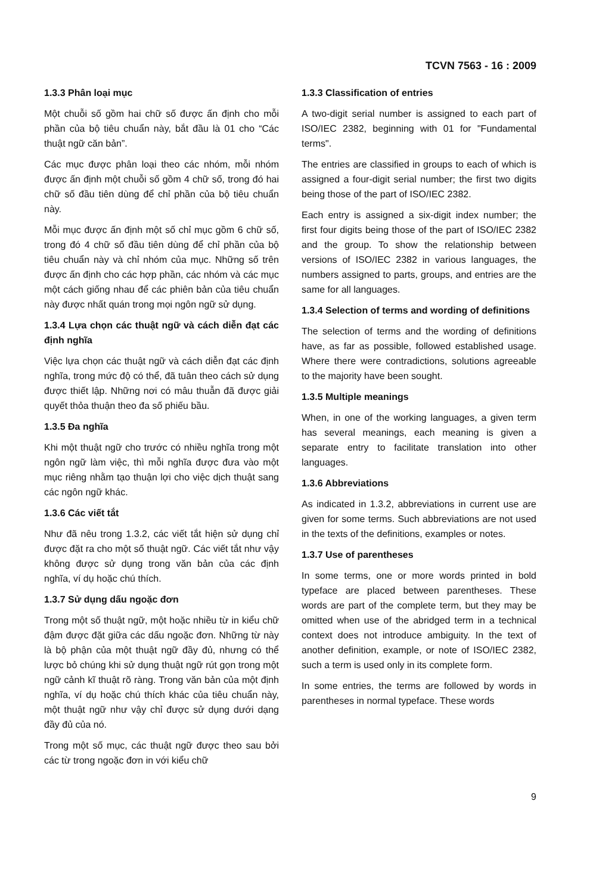TCVN 7563 - 16 : 2009
1.3.3 Phân loại mục
Một chuỗi số gồm hai chữ số được ấn định cho mỗi phần của bộ tiêu chuẩn này, bắt đầu là 01 cho “Các thuật ngữ căn bản”.
Các mục được phân loại theo các nhóm, mỗi nhóm được ấn định một chuỗi số gồm 4 chữ số, trong đó hai chữ số đầu tiên dùng để chỉ phần của bộ tiêu chuẩn này.
Mỗi mục được ấn định một số chỉ mục gồm 6 chữ số, trong đó 4 chữ số đầu tiên dùng để chỉ phần của bộ tiêu chuẩn này và chỉ nhóm của mục. Những số trên được ấn định cho các hợp phần, các nhóm và các mục một cách giống nhau để các phiên bản của tiêu chuẩn này được nhất quán trong mọi ngôn ngữ sử dụng.
1.3.4 Lựa chọn các thuật ngữ và cách diễn đạt các định nghĩa
Việc lựa chọn các thuật ngữ và cách diễn đạt các định nghĩa, trong mức độ có thể, đã tuân theo cách sử dụng được thiết lập. Những nơi có mâu thuẫn đã được giải quyết thỏa thuận theo đa số phiếu bầu.
1.3.5 Đa nghĩa
Khi một thuật ngữ cho trước có nhiều nghĩa trong một ngôn ngữ làm việc, thì mỗi nghĩa được đưa vào một mục riêng nhằm tạo thuận lợi cho việc dịch thuật sang các ngôn ngữ khác.
1.3.6 Các viết tắt
Như đã nêu trong 1.3.2, các viết tắt hiện sử dụng chỉ được đặt ra cho một số thuật ngữ. Các viết tắt như vậy không được sử dụng trong văn bản của các định nghĩa, ví dụ hoặc chú thích.
1.3.7 Sử dụng dấu ngoặc đơn
Trong một số thuật ngữ, một hoặc nhiều từ in kiểu chữ đậm được đặt giữa các dấu ngoặc đơn. Những từ này là bộ phận của một thuật ngữ đầy đủ, nhưng có thể lược bỏ chúng khi sử dụng thuật ngữ rút gọn trong một ngữ cảnh kĩ thuật rõ ràng. Trong văn bản của một định nghĩa, ví dụ hoặc chú thích khác của tiêu chuẩn này, một thuật ngữ như vậy chỉ được sử dụng dưới dạng đầy đủ của nó.
Trong một số mục, các thuật ngữ được theo sau bởi các từ trong ngoặc đơn in với kiểu chữ
1.3.3 Classification of entries
A two-digit serial number is assigned to each part of ISO/IEC 2382, beginning with 01 for "Fundamental terms".
The entries are classified in groups to each of which is assigned a four-digit serial number; the first two digits being those of the part of ISO/IEC 2382.
Each entry is assigned a six-digit index number; the first four digits being those of the part of ISO/IEC 2382 and the group. To show the relationship between versions of ISO/IEC 2382 in various languages, the numbers assigned to parts, groups, and entries are the same for all languages.
1.3.4 Selection of terms and wording of definitions
The selection of terms and the wording of definitions have, as far as possible, followed established usage. Where there were contradictions, solutions agreeable to the majority have been sought.
1.3.5 Multiple meanings
When, in one of the working languages, a given term has several meanings, each meaning is given a separate entry to facilitate translation into other languages.
1.3.6 Abbreviations
As indicated in 1.3.2, abbreviations in current use are given for some terms. Such abbreviations are not used in the texts of the definitions, examples or notes.
1.3.7 Use of parentheses
In some terms, one or more words printed in bold typeface are placed between parentheses. These words are part of the complete term, but they may be omitted when use of the abridged term in a technical context does not introduce ambiguity. In the text of another definition, example, or note of ISO/IEC 2382, such a term is used only in its complete form.
In some entries, the terms are followed by words in parentheses in normal typeface. These words
9